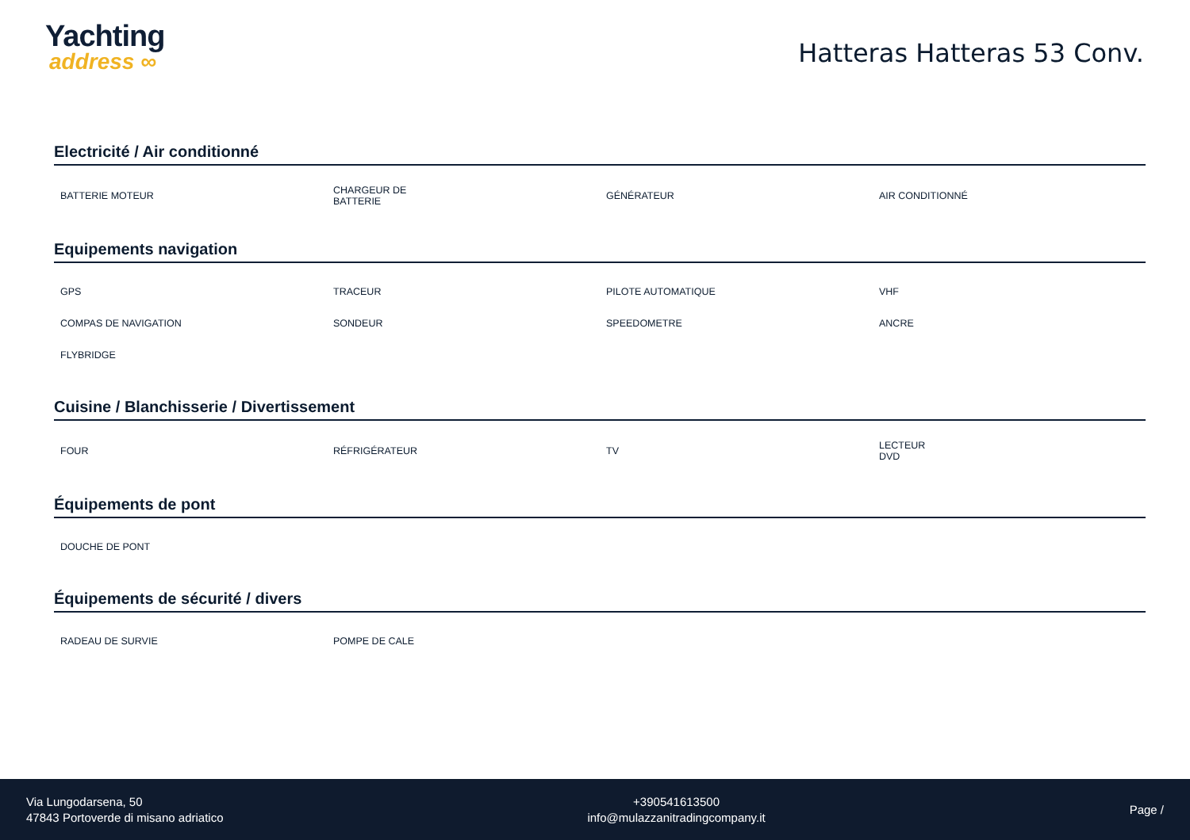Yachting
address ∞
Hatteras Hatteras 53 Conv.
Electricité / Air conditionné
| BATTERIE MOTEUR | CHARGEUR DE BATTERIE | GÉNÉRATEUR | AIR CONDITIONNÉ |
Equipements navigation
| GPS | TRACEUR | PILOTE AUTOMATIQUE | VHF |
| COMPAS DE NAVIGATION | SONDEUR | SPEEDOMETRE | ANCRE |
| FLYBRIDGE | | | |
Cuisine / Blanchisserie / Divertissement
| FOUR | RÉFRIGÉRATEUR | TV | LECTEUR DVD |
Équipements de pont
| DOUCHE DE PONT | | | |
Équipements de sécurité / divers
| RADEAU DE SURVIE | POMPE DE CALE | | |
Via Lungodarsena, 50
47843 Portoverde di misano adriatico
+390541613500
info@mulazzanitradingcompany.it
Page /